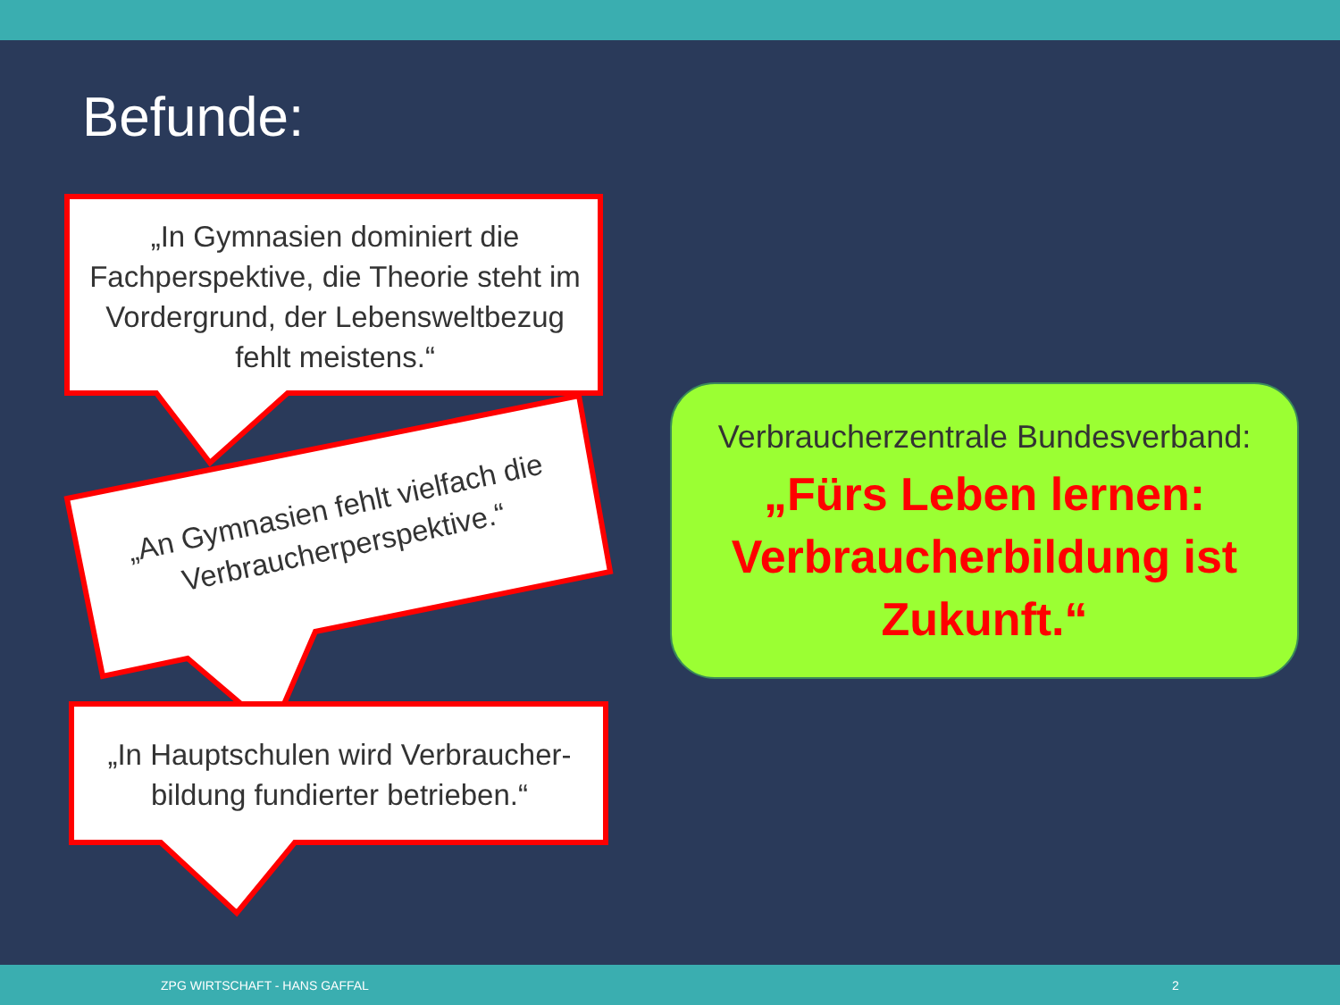Befunde:
„In Gymnasien dominiert die Fachperspektive, die Theorie steht im Vordergrund, der Lebensweltbezug fehlt meistens.“
„An Gymnasien fehlt vielfach die Verbraucherperspektive.“
„In Hauptschulen wird Verbraucher-bildung fundierter betrieben.“
Verbraucherzentrale Bundesverband:
„Fürs Leben lernen: Verbraucherbildung ist Zukunft.“
ZPG WIRTSCHAFT - HANS GAFFAL 2